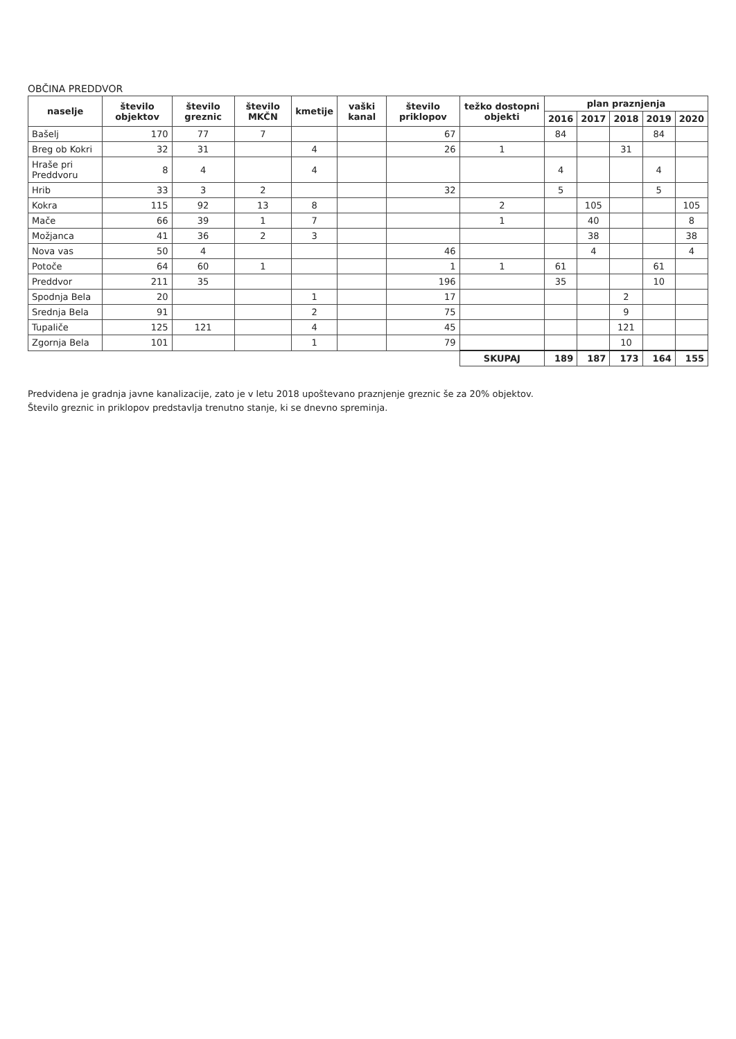OBČINA PREDDVOR
| naselje | število objektov | število greznic | število MKČN | kmetije | vaški kanal | število priklopov | težko dostopni objekti | plan praznjenja | | | | |
| --- | --- | --- | --- | --- | --- | --- | --- | --- | --- | --- | --- | --- |
| | | | | | | | | 2016 | 2017 | 2018 | 2019 | 2020 |
| Bašelj | 170 | 77 | 7 | | | 67 | | 84 | | | 84 | |
| Breg ob Kokri | 32 | 31 | | 4 | | 26 | 1 | | | 31 | | |
| Hraše pri Preddvoru | 8 | 4 | | 4 | | | | 4 | | | 4 | |
| Hrib | 33 | 3 | 2 | | | 32 | | 5 | | | 5 | |
| Kokra | 115 | 92 | 13 | 8 | | | 2 | | 105 | | | 105 |
| Mače | 66 | 39 | 1 | 7 | | | 1 | | 40 | | | 8 |
| Možjanca | 41 | 36 | 2 | 3 | | | | | 38 | | | 38 |
| Nova vas | 50 | 4 | | | | 46 | | | 4 | | | 4 |
| Potoče | 64 | 60 | 1 | | | 1 | 1 | 61 | | | 61 | |
| Preddvor | 211 | 35 | | | | 196 | | 35 | | | 10 | |
| Spodnja Bela | 20 | | | 1 | | 17 | | | | 2 | | |
| Srednja Bela | 91 | | | 2 | | 75 | | | | 9 | | |
| Tupaliče | 125 | 121 | | 4 | | 45 | | | | 121 | | |
| Zgornja Bela | 101 | | | 1 | | 79 | | | | 10 | | |
| | | | | | | | SKUPAJ | 189 | 187 | 173 | 164 | 155 |
Predvidena je gradnja javne kanalizacije, zato je v letu 2018 upoštevano praznjenje greznic še za 20% objektov.
Število greznic in priklopov predstavlja trenutno stanje, ki se dnevno spreminja.